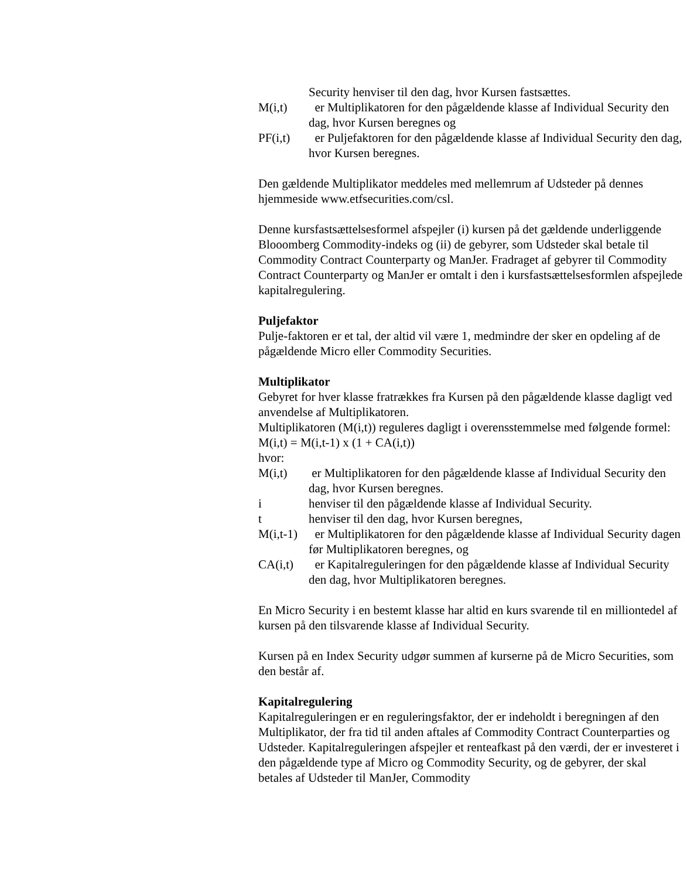Security henviser til den dag, hvor Kursen fastsættes.
M(i,t) er Multiplikatoren for den pågældende klasse af Individual Security den dag, hvor Kursen beregnes og
PF(i,t) er Puljefaktoren for den pågældende klasse af Individual Security den dag, hvor Kursen beregnes.
Den gældende Multiplikator meddeles med mellemrum af Udsteder på dennes hjemmeside www.etfsecurities.com/csl.
Denne kursfastsættelsesformel afspejler (i) kursen på det gældende underliggende Blooomberg Commodity-indeks og (ii) de gebyrer, som Udsteder skal betale til Commodity Contract Counterparty og ManJer. Fradraget af gebyrer til Commodity Contract Counterparty og ManJer er omtalt i den i kursfastsættelsesformlen afspejlede kapitalregulering.
Puljefaktor
Pulje-faktoren er et tal, der altid vil være 1, medmindre der sker en opdeling af de pågældende Micro eller Commodity Securities.
Multiplikator
Gebyret for hver klasse fratrækkes fra Kursen på den pågældende klasse dagligt ved anvendelse af Multiplikatoren.
Multiplikatoren (M(i,t)) reguleres dagligt i overensstemmelse med følgende formel:
M(i,t) = M(i,t-1) x (1 + CA(i,t))
hvor:
M(i,t) er Multiplikatoren for den pågældende klasse af Individual Security den dag, hvor Kursen beregnes.
i henviser til den pågældende klasse af Individual Security.
t henviser til den dag, hvor Kursen beregnes,
M(i,t-1) er Multiplikatoren for den pågældende klasse af Individual Security dagen før Multiplikatoren beregnes, og
CA(i,t) er Kapitalreguleringen for den pågældende klasse af Individual Security den dag, hvor Multiplikatoren beregnes.
En Micro Security i en bestemt klasse har altid en kurs svarende til en milliontedel af kursen på den tilsvarende klasse af Individual Security.
Kursen på en Index Security udgør summen af kurserne på de Micro Securities, som den består af.
Kapitalregulering
Kapitalreguleringen er en reguleringsfaktor, der er indeholdt i beregningen af den Multiplikator, der fra tid til anden aftales af Commodity Contract Counterparties og Udsteder. Kapitalreguleringen afspejler et renteafkast på den værdi, der er investeret i den pågældende type af Micro og Commodity Security, og de gebyrer, der skal betales af Udsteder til ManJer, Commodity